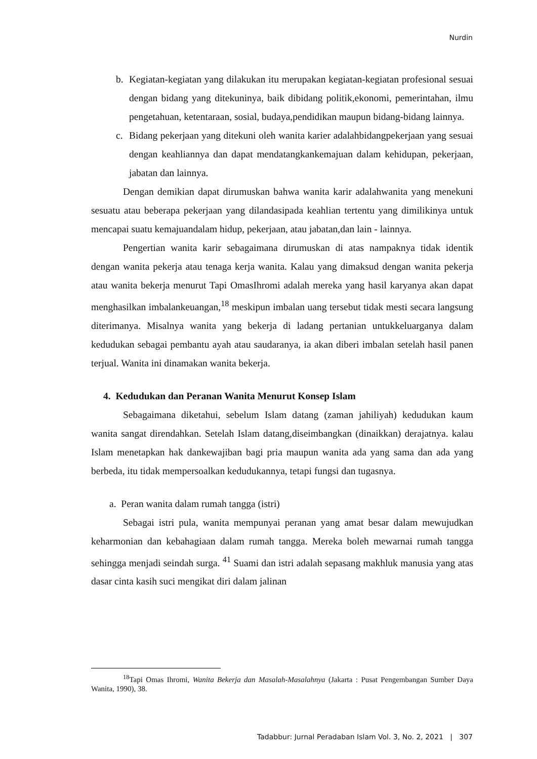Nurdin
b. Kegiatan-kegiatan yang dilakukan itu merupakan kegiatan-kegiatan profesional sesuai dengan bidang yang ditekuninya, baik dibidang politik,ekonomi, pemerintahan, ilmu pengetahuan, ketentaraan, sosial, budaya,pendidikan maupun bidang-bidang lainnya.
c. Bidang pekerjaan yang ditekuni oleh wanita karier adalahbidangpekerjaan yang sesuai dengan keahliannya dan dapat mendatangkankemajuan dalam kehidupan, pekerjaan, jabatan dan lainnya.
Dengan demikian dapat dirumuskan bahwa wanita karir adalahwanita yang menekuni sesuatu atau beberapa pekerjaan yang dilandasipada keahlian tertentu yang dimilikinya untuk mencapai suatu kemajuandalam hidup, pekerjaan, atau jabatan,dan lain - lainnya.
Pengertian wanita karir sebagaimana dirumuskan di atas nampaknya tidak identik dengan wanita pekerja atau tenaga kerja wanita. Kalau yang dimaksud dengan wanita pekerja atau wanita bekerja menurut Tapi OmasIhromi adalah mereka yang hasil karyanya akan dapat menghasilkan imbalankeuangan,<sup>18</sup> meskipun imbalan uang tersebut tidak mesti secara langsung diterimanya. Misalnya wanita yang bekerja di ladang pertanian untukkeluarganya dalam kedudukan sebagai pembantu ayah atau saudaranya, ia akan diberi imbalan setelah hasil panen terjual. Wanita ini dinamakan wanita bekerja.
4. Kedudukan dan Peranan Wanita Menurut Konsep Islam
Sebagaimana diketahui, sebelum Islam datang (zaman jahiliyah) kedudukan kaum wanita sangat direndahkan. Setelah Islam datang,diseimbangkan (dinaikkan) derajatnya. kalau Islam menetapkan hak dankewajiban bagi pria maupun wanita ada yang sama dan ada yang berbeda, itu tidak mempersoalkan kedudukannya, tetapi fungsi dan tugasnya.
a. Peran wanita dalam rumah tangga (istri)
Sebagai istri pula, wanita mempunyai peranan yang amat besar dalam mewujudkan keharmonian dan kebahagiaan dalam rumah tangga. Mereka boleh mewarnai rumah tangga sehingga menjadi seindah surga. <sup>41</sup> Suami dan istri adalah sepasang makhluk manusia yang atas dasar cinta kasih suci mengikat diri dalam jalinan
<sup>18</sup> Tapi Omas Ihromi, Wanita Bekerja dan Masalah-Masalahnya (Jakarta : Pusat Pengembangan Sumber Daya Wanita, 1990), 38.
Tadabbur: Jurnal Peradaban Islam Vol. 3, No. 2, 2021 | 307